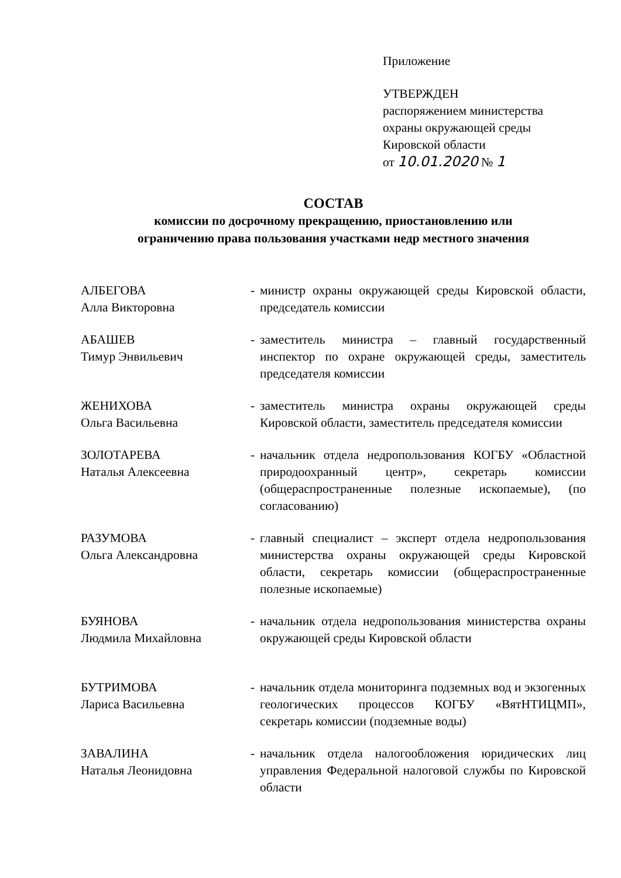Приложение
УТВЕРЖДЕН
распоряжением министерства
охраны окружающей среды
Кировской области
от 10.01.2020 № 1
СОСТАВ
комиссии по досрочному прекращению, приостановлению или
ограничению права пользования участками недр местного значения
АЛБЕГОВА
Алла Викторовна
- министр охраны окружающей среды Кировской области, председатель комиссии
АБАШЕВ
Тимур Энвильевич
- заместитель министра – главный государственный инспектор по охране окружающей среды, заместитель председателя комиссии
ЖЕНИХОВА
Ольга Васильевна
- заместитель министра охраны окружающей среды Кировской области, заместитель председателя комиссии
ЗОЛОТАРЕВА
Наталья Алексеевна
- начальник отдела недропользования КОГБУ «Областной природоохранный центр», секретарь комиссии (общераспространенные полезные ископаемые), (по согласованию)
РАЗУМОВА
Ольга Александровна
- главный специалист – эксперт отдела недропользования министерства охраны окружающей среды Кировской области, секретарь комиссии (общераспространенные полезные ископаемые)
БУЯНОВА
Людмила Михайловна
- начальник отдела недропользования министерства охраны окружающей среды Кировской области
БУТРИМОВА
Лариса Васильевна
- начальник отдела мониторинга подземных вод и экзогенных геологических процессов КОГБУ «ВятНТИЦМП», секретарь комиссии (подземные воды)
ЗАВАЛИНА
Наталья Леонидовна
- начальник отдела налогообложения юридических лиц управления Федеральной налоговой службы по Кировской области